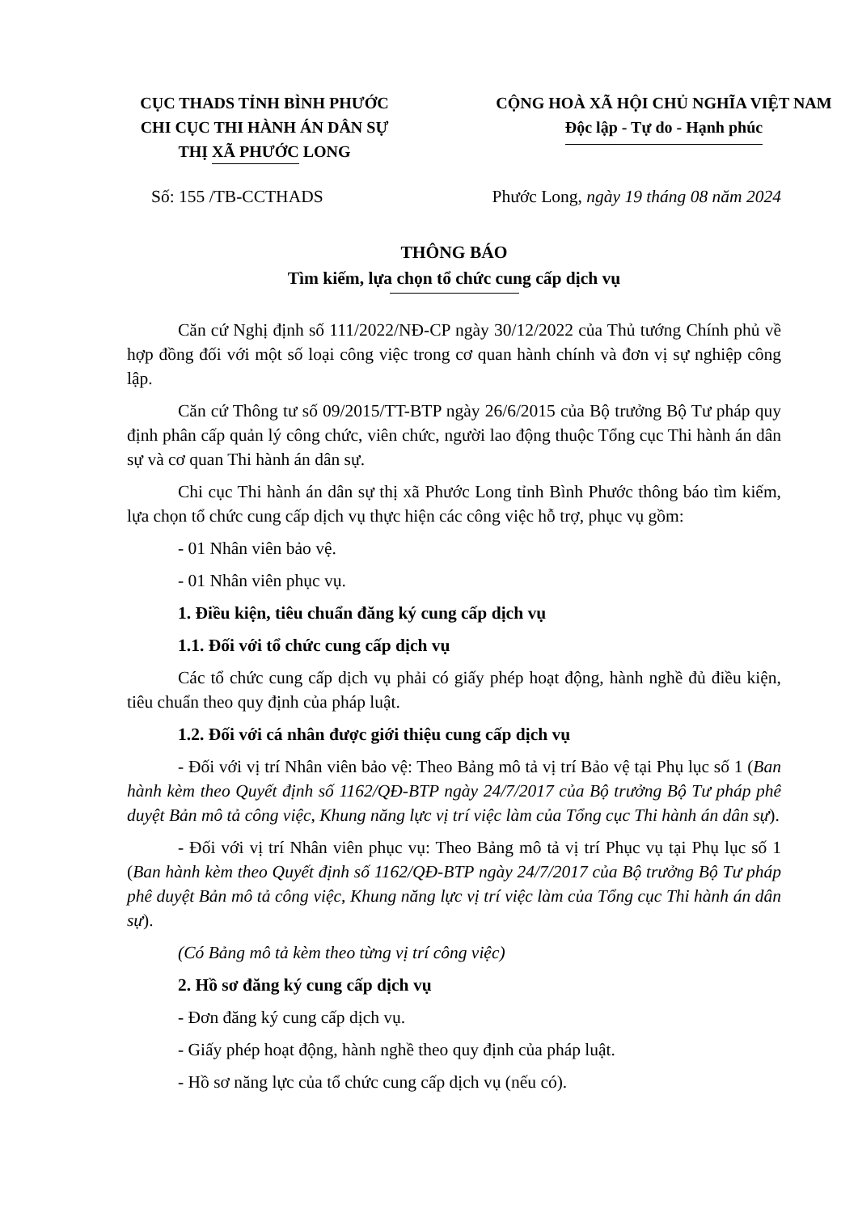CỤC THADS TỈNH BÌNH PHƯỚC
CHI CỤC THI HÀNH ÁN DÂN SỰ
THỊ XÃ PHƯỚC LONG
CỘNG HOÀ XÃ HỘI CHỦ NGHĨA VIỆT NAM
Độc lập - Tự do - Hạnh phúc
Số: 155 /TB-CCTHADS Phước Long, ngày 19 tháng 08 năm 2024
THÔNG BÁO
Tìm kiếm, lựa chọn tổ chức cung cấp dịch vụ
Căn cứ Nghị định số 111/2022/NĐ-CP ngày 30/12/2022 của Thủ tướng Chính phủ về hợp đồng đối với một số loại công việc trong cơ quan hành chính và đơn vị sự nghiệp công lập.
Căn cứ Thông tư số 09/2015/TT-BTP ngày 26/6/2015 của Bộ trưởng Bộ Tư pháp quy định phân cấp quản lý công chức, viên chức, người lao động thuộc Tổng cục Thi hành án dân sự và cơ quan Thi hành án dân sự.
Chi cục Thi hành án dân sự thị xã Phước Long tỉnh Bình Phước thông báo tìm kiếm, lựa chọn tổ chức cung cấp dịch vụ thực hiện các công việc hỗ trợ, phục vụ gồm:
- 01 Nhân viên bảo vệ.
- 01 Nhân viên phục vụ.
1. Điều kiện, tiêu chuẩn đăng ký cung cấp dịch vụ
1.1. Đối với tổ chức cung cấp dịch vụ
Các tổ chức cung cấp dịch vụ phải có giấy phép hoạt động, hành nghề đủ điều kiện, tiêu chuẩn theo quy định của pháp luật.
1.2. Đối với cá nhân được giới thiệu cung cấp dịch vụ
- Đối với vị trí Nhân viên bảo vệ: Theo Bảng mô tả vị trí Bảo vệ tại Phụ lục số 1 (Ban hành kèm theo Quyết định số 1162/QĐ-BTP ngày 24/7/2017 của Bộ trưởng Bộ Tư pháp phê duyệt Bản mô tả công việc, Khung năng lực vị trí việc làm của Tổng cục Thi hành án dân sự).
- Đối với vị trí Nhân viên phục vụ: Theo Bảng mô tả vị trí Phục vụ tại Phụ lục số 1 (Ban hành kèm theo Quyết định số 1162/QĐ-BTP ngày 24/7/2017 của Bộ trưởng Bộ Tư pháp phê duyệt Bản mô tả công việc, Khung năng lực vị trí việc làm của Tổng cục Thi hành án dân sự).
(Có Bảng mô tả kèm theo từng vị trí công việc)
2. Hồ sơ đăng ký cung cấp dịch vụ
- Đơn đăng ký cung cấp dịch vụ.
- Giấy phép hoạt động, hành nghề theo quy định của pháp luật.
- Hồ sơ năng lực của tổ chức cung cấp dịch vụ (nếu có).